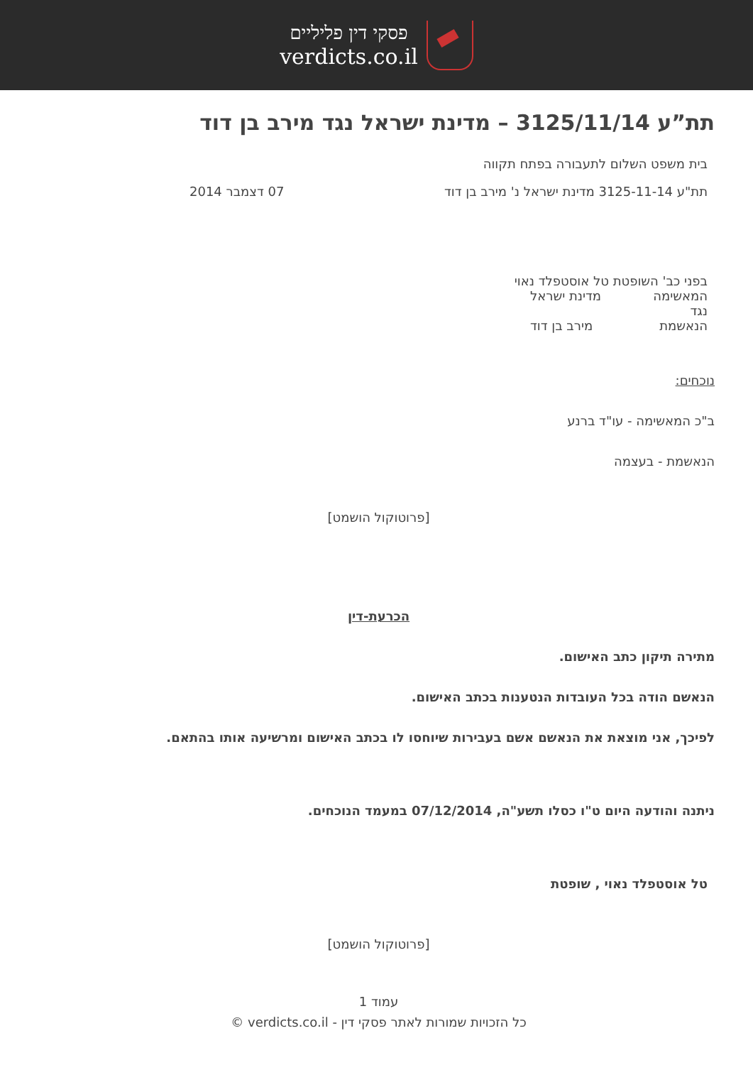פסקי דין פליליים
verdicts.co.il
תת”ע 3125/11/14 – מדינת ישראל נגד מירב בן דוד
בית משפט השלום לתעבורה בפתח תקווה
תת"ע 3125-11-14 מדינת ישראל נ' מירב בן דוד 07 דצמבר 2014
בפני כב' השופטת טל אוסטפלד נאוי
המאשימה מדינת ישראל
נגד
הנאשמת מירב בן דוד
נוכחים:
ב"כ המאשימה - עו"ד ברנע
הנאשמת - בעצמה
[פרוטוקול הושמט]
הכרעת-דין
מתירה תיקון כתב האישום.
הנאשם הודה בכל העובדות הנטענות בכתב האישום.
לפיכך, אני מוצאת את הנאשם אשם בעבירות שיוחסו לו בכתב האישום ומרשיעה אותו בהתאם.
ניתנה והודעה היום ט"ו כסלו תשע"ה, 07/12/2014 במעמד הנוכחים.
טל אוסטפלד נאוי , שופטת
[פרוטוקול הושמט]
עמוד 1
כל הזכויות שמורות לאתר פסקי דין - verdicts.co.il ©